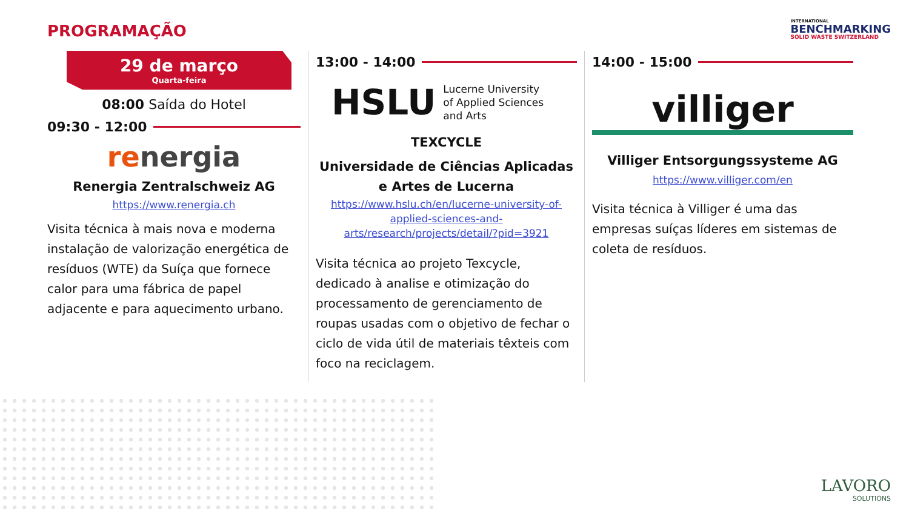PROGRAMAÇÃO
INTERNATIONAL
BENCHMARKING
SOLID WASTE SWITZERLAND
29 de março
Quarta-feira
08:00 Saída do Hotel
09:30 - 12:00
re nergia
Renergia Zentralschweiz AG
https://www.renergia.ch
Visita técnica à mais nova e moderna instalação de valorização energética de resíduos (WTE) da Suíça que fornece calor para uma fábrica de papel adjacente e para aquecimento urbano.
13:00 - 14:00
HSLU Lucerne University
of Applied Sciences
and Arts
TEXCYCLE
Universidade de Ciências Aplicadas e Artes de Lucerna
https://www.hslu.ch/en/lucerne-university-of-applied-sciences-and-arts/research/projects/detail/?pid=3921
Visita técnica ao projeto Texcycle, dedicado à analise e otimização do processamento de gerenciamento de roupas usadas com o objetivo de fechar o ciclo de vida útil de materiais têxteis com foco na reciclagem.
14:00 - 15:00
villiger
Villiger Entsorgungssysteme AG
https://www.villiger.com/en
Visita técnica à Villiger é uma das empresas suíças líderes em sistemas de coleta de resíduos.
LAVORO
SOLUTIONS